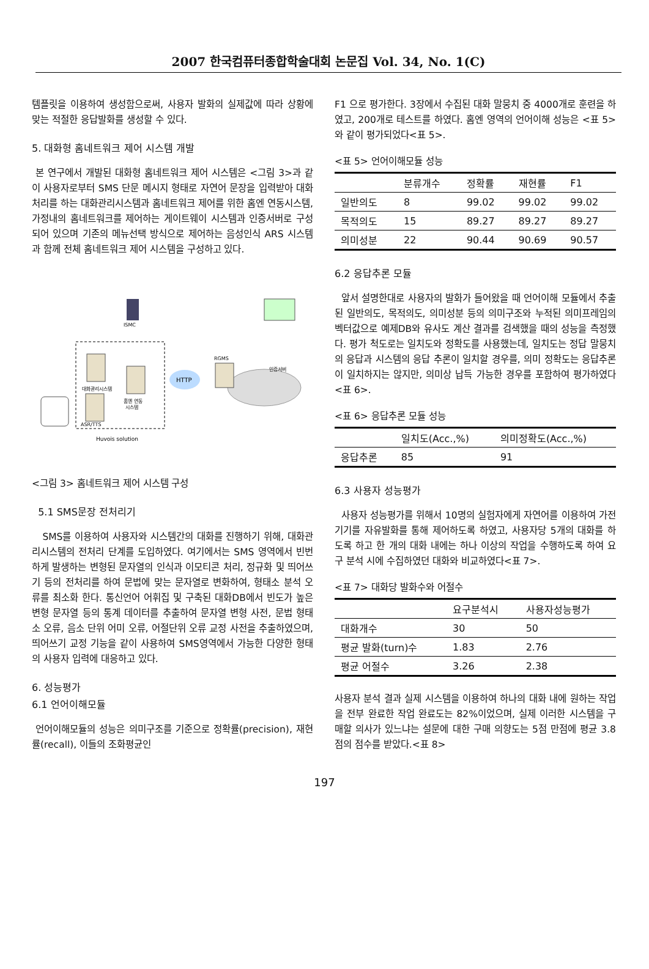2007 한국컴퓨터종합학술대회 논문집 Vol. 34, No. 1(C)
템플릿을 이용하여 생성함으로써, 사용자 발화의 실제값에 따라 상황에 맞는 적절한 응답발화를 생성할 수 있다.
5. 대화형 홈네트워크 제어 시스템 개발
본 연구에서 개발된 대화형 홈네트워크 제어 시스템은 <그림 3>과 같이 사용자로부터 SMS 단문 메시지 형태로 자연어 문장을 입력받아 대화처리를 하는 대화관리시스템과 홈네트워크 제어를 위한 홈엔 연동시스템, 가정내의 홈네트워크를 제어하는 게이트웨이 시스템과 인증서버로 구성되어 있으며 기존의 메뉴선택 방식으로 제어하는 음성인식 ARS 시스템과 함께 전체 홈네트워크 제어 시스템을 구성하고 있다.
대화관리시스템
홈엔 연동
시스템
ASR/TTS
Huvois solution
HTTP
RGMS
인증서버
ISMC
<그림 3> 홈네트워크 제어 시스템 구성
5.1 SMS문장 전처리기
SMS를 이용하여 사용자와 시스템간의 대화를 진행하기 위해, 대화관리시스템의 전처리 단계를 도입하였다. 여기에서는 SMS 영역에서 빈번하게 발생하는 변형된 문자열의 인식과 이모티콘 처리, 정규화 및 띄어쓰기 등의 전처리를 하여 문법에 맞는 문자열로 변화하여, 형태소 분석 오류를 최소화 한다. 통신언어 어휘집 및 구축된 대화DB에서 빈도가 높은 변형 문자열 등의 통계 데이터를 추출하여 문자열 변형 사전, 문법 형태소 오류, 음소 단위 어미 오류, 어절단위 오류 교정 사전을 추출하였으며, 띄어쓰기 교정 기능을 같이 사용하여 SMS영역에서 가능한 다양한 형태의 사용자 입력에 대응하고 있다.
6. 성능평가
6.1 언어이해모듈
언어이해모듈의 성능은 의미구조를 기준으로 정확률(precision), 재현률(recall), 이들의 조화평균인
F1 으로 평가한다. 3장에서 수집된 대화 말뭉치 중 4000개로 훈련을 하였고, 200개로 테스트를 하였다. 홈엔 영역의 언어이해 성능은 <표 5>와 같이 평가되었다<표 5>.
<표 5> 언어이해모듈 성능
| | 분류개수 | 정확률 | 재현률 | F1 |
| --- | --- | --- | --- | --- |
| 일반의도 | 8 | 99.02 | 99.02 | 99.02 |
| 목적의도 | 15 | 89.27 | 89.27 | 89.27 |
| 의미성분 | 22 | 90.44 | 90.69 | 90.57 |
6.2 응답추론 모듈
앞서 설명한대로 사용자의 발화가 들어왔을 때 언어이해 모듈에서 추출된 일반의도, 목적의도, 의미성분 등의 의미구조와 누적된 의미프레임의 벡터값으로 예제DB와 유사도 계산 결과를 검색했을 때의 성능을 측정했다. 평가 척도로는 일치도와 정확도를 사용했는데, 일치도는 정답 말뭉치의 응답과 시스템의 응답 추론이 일치할 경우를, 의미 정확도는 응답추론이 일치하지는 않지만, 의미상 납득 가능한 경우를 포함하여 평가하였다<표 6>.
<표 6> 응답추론 모듈 성능
| | 일치도(Acc.,%) | 의미정확도(Acc.,%) |
| --- | --- | --- |
| 응답추론 | 85 | 91 |
6.3 사용자 성능평가
사용자 성능평가를 위해서 10명의 실험자에게 자연어를 이용하여 가전기기를 자유발화를 통해 제어하도록 하였고, 사용자당 5개의 대화를 하도록 하고 한 개의 대화 내에는 하나 이상의 작업을 수행하도록 하여 요구 분석 시에 수집하였던 대화와 비교하였다<표 7>.
<표 7> 대화당 발화수와 어절수
| | 요구분석시 | 사용자성능평가 |
| --- | --- | --- |
| 대화개수 | 30 | 50 |
| 평균 발화(turn)수 | 1.83 | 2.76 |
| 평균 어절수 | 3.26 | 2.38 |
사용자 분석 결과 실제 시스템을 이용하여 하나의 대화 내에 원하는 작업을 전부 완료한 작업 완료도는 82%이었으며, 실제 이러한 시스템을 구매할 의사가 있느냐는 설문에 대한 구매 의향도는 5점 만점에 평균 3.8점의 점수를 받았다.<표 8>
197